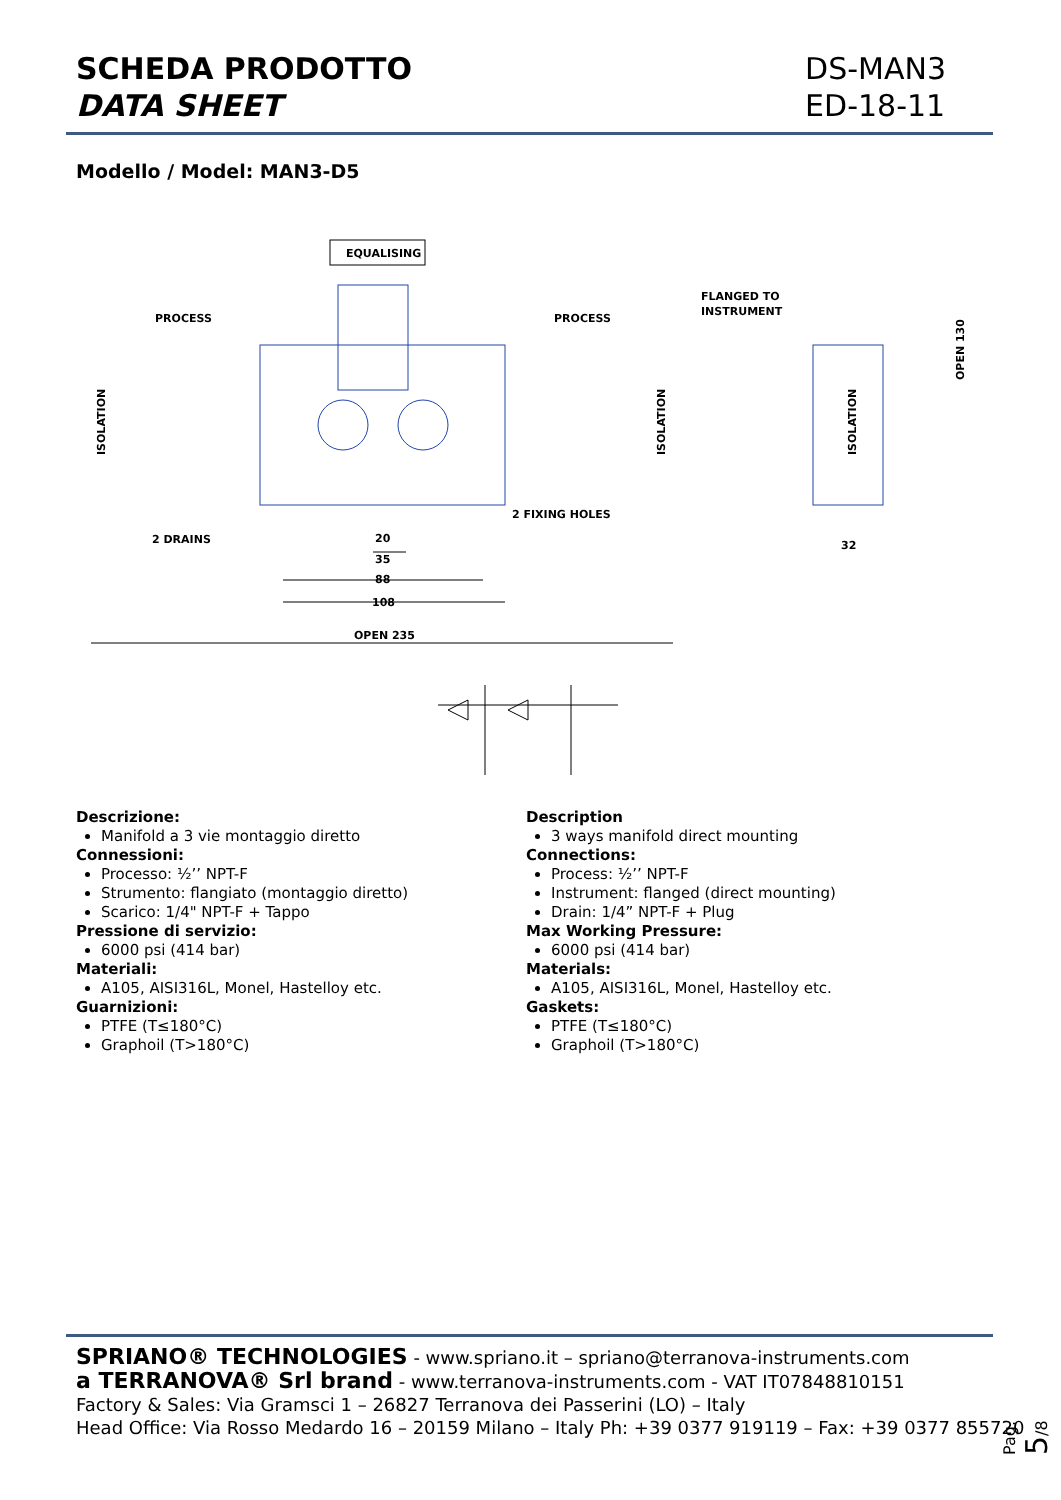SCHEDA PRODOTTO
DATA SHEET
DS-MAN3
ED-18-11
Modello / Model: MAN3-D5
EQUALISING
PROCESS
PROCESS
FLANGED TO
INSTRUMENT
ISOLATION
ISOLATION
ISOLATION
OPEN 130
2 DRAINS
2 FIXING HOLES
20
35
88
108
OPEN 235
32
Descrizione:
Manifold a 3 vie montaggio diretto
Connessioni:
Processo: ½’’ NPT-F
Strumento: flangiato (montaggio diretto)
Scarico: 1/4" NPT-F + Tappo
Pressione di servizio:
6000 psi (414 bar)
Materiali:
A105, AISI316L, Monel, Hastelloy etc.
Guarnizioni:
PTFE (T≤180°C)
Graphoil (T>180°C)
Description
3 ways manifold direct mounting
Connections:
Process: ½’’ NPT-F
Instrument: flanged (direct mounting)
Drain: 1/4” NPT-F + Plug
Max Working Pressure:
6000 psi (414 bar)
Materials:
A105, AISI316L, Monel, Hastelloy etc.
Gaskets:
PTFE (T≤180°C)
Graphoil (T>180°C)
SPRIANO® TECHNOLOGIES - www.spriano.it – spriano@terranova-instruments.com
a TERRANOVA® Srl brand - www.terranova-instruments.com - VAT IT07848810151
Factory & Sales: Via Gramsci 1 – 26827 Terranova dei Passerini (LO) – Italy
Head Office: Via Rosso Medardo 16 – 20159 Milano – Italy Ph: +39 0377 919119 – Fax: +39 0377 855720
Pag. 5/8